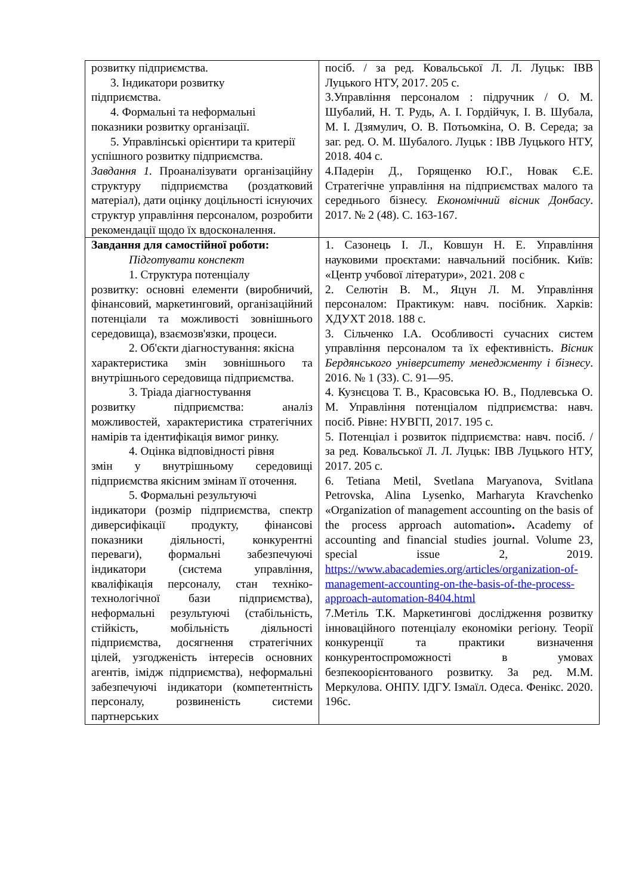| розвитку підприємства. 3. Індикатори розвитку підприємства. 4. Формальні та неформальні показники розвитку організації. 5. Управлінські орієнтири та критерії успішного розвитку підприємства. Завдання 1. Проаналізувати організаційну структуру підприємства (роздатковий матеріал), дати оцінку доцільності існуючих структур управління персоналом, розробити рекомендації щодо їх вдосконалення. | посіб. / за ред. Ковальської Л. Л. Луцьк: ІВВ Луцького НТУ, 2017. 205 с. 3.Управління персоналом : підручник / О. М. Шубалий, Н. Т. Рудь, А. І. Гордійчук, І. В. Шубала, М. І. Дзямулич, О. В. Потьомкіна, О. В. Середа; за заг. ред. О. М. Шубалого. Луцьк : ІВВ Луцького НТУ, 2018. 404 с. 4.Падерін Д., Горященко Ю.Г., Новак Є.Е. Стратегічне управління на підприємствах малого та середнього бізнесу. Економічний вісник Донбасу . 2017. № 2 (48). С. 163-167. |
| Завдання для самостійної роботи: Підготувати конспект 1. Структура потенціалу розвитку: основні елементи (виробничий, фінансовий, маркетинговий, організаційний потенціали та можливості зовнішнього середовища), взаємозв'язки, процеси. 2. Об'єкти діагностування: якісна характеристика змін зовнішнього та внутрішнього середовища підприємства. 3. Тріада діагностування розвитку підприємства: аналіз можливостей, характеристика стратегічних намірів та ідентифікація вимог ринку. 4. Оцінка відповідності рівня змін у внутрішньому середовищі підприємства якісним змінам її оточення. 5. Формальні результуючі індикатори (розмір підприємства, спектр диверсифікації продукту, фінансові показники діяльності, конкурентні переваги), формальні забезпечуючі індикатори (система управління, кваліфікація персоналу, стан техніко-технологічної бази підприємства), неформальні результуючі (стабільність, стійкість, мобільність діяльності підприємства, досягнення стратегічних цілей, узгодженість інтересів основних агентів, імідж підприємства), неформальні забезпечуючі індикатори (компетентність персоналу, розвиненість системи партнерських | 1. Сазонець І. Л., Ковшун Н. Е. Управління науковими проєктами: навчальний посібник. Київ: «Центр учбової літератури», 2021. 208 с 2. Селютін В. М., Яцун Л. М. Управління персоналом: Практикум: навч. посібник. Харків: ХДУХТ 2018. 188 с. 3. Сільченко І.А. Особливості сучасних систем управління персоналом та їх ефективність. Вісник Бердянського університету менеджменту і бізнесу . 2016. № 1 (33). С. 91—95. 4. Кузнєцова Т. В., Красовська Ю. В., Подлевська О. М. Управління потенціалом підприємства: навч. посіб. Рівне: НУВГП, 2017. 195 с. 5. Потенціал і розвиток підприємства: навч. посіб. / за ред. Ковальської Л. Л. Луцьк: ІВВ Луцького НТУ, 2017. 205 с. 6. Tetiana Metil, Svetlana Maryanova, Svitlana Petrovska, Alina Lysenko, Marharyta Kravchenko «Organization of management accounting on the basis of the process approach automation ». Academy of accounting and financial studies journal. Volume 23, special issue 2, 2019. https://www.abacademies.org/articles/organization-of-management-accounting-on-the-basis-of-the-process-approach-automation-8404.html 7.Метіль Т.К. Маркетингові дослідження розвитку інноваційного потенціалу економіки регіону. Теорії конкуренції та практики визначення конкурентоспроможності в умовах безпекоорієнтованого розвитку. За ред. М.М. Меркулова. ОНПУ. ІДГУ. Ізмаїл. Одеса. Фенікс. 2020. 196с. |